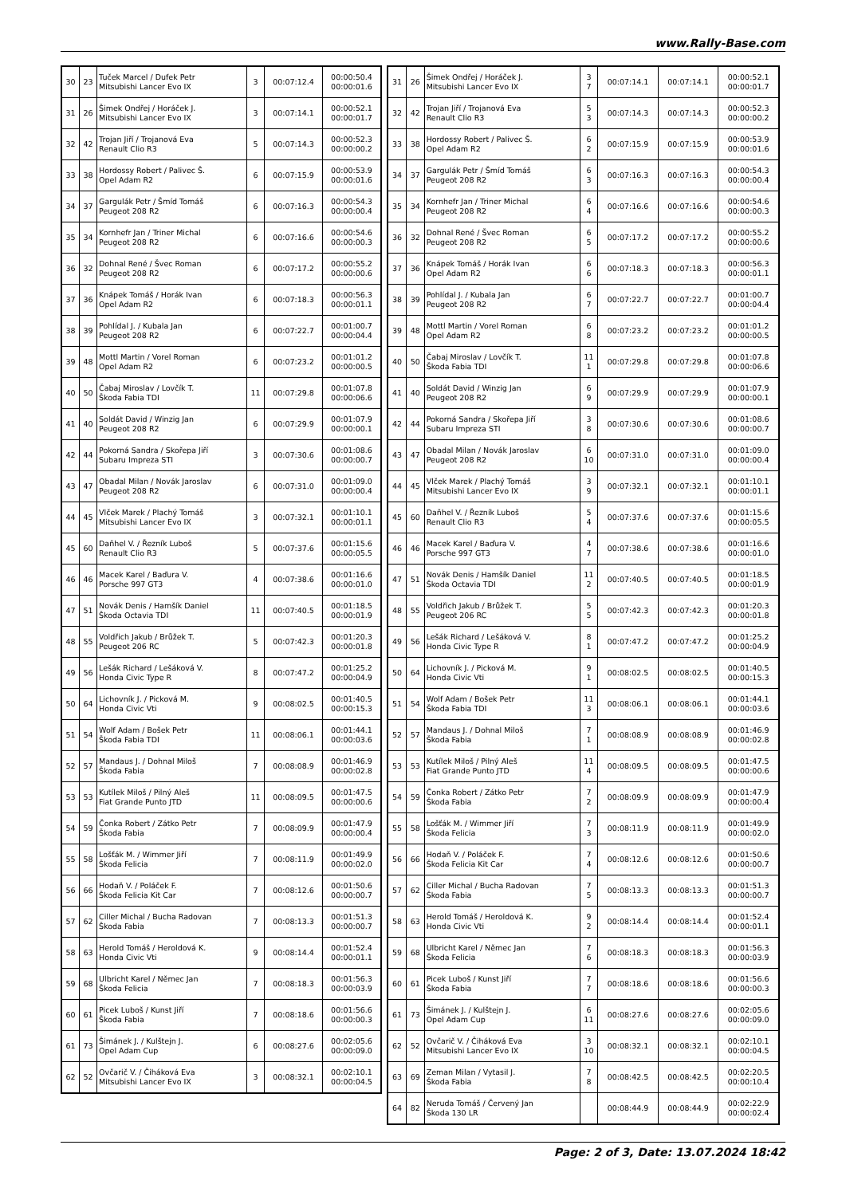www.Rally-Base.com
| 30 | 23 | Tuček Marcel / Dufek Petr Mitsubishi Lancer Evo IX | 3 | 00:07:12.4 | 00:00:50.4 00:00:01.6 |
| 31 | 26 | Šimek Ondřej / Horáček J. Mitsubishi Lancer Evo IX | 3 | 00:07:14.1 | 00:00:52.1 00:00:01.7 |
| 32 | 42 | Trojan Jiří / Trojanová Eva Renault Clio R3 | 5 | 00:07:14.3 | 00:00:52.3 00:00:00.2 |
| 33 | 38 | Hordossy Robert / Palivec Š. Opel Adam R2 | 6 | 00:07:15.9 | 00:00:53.9 00:00:01.6 |
| 34 | 37 | Gargulák Petr / Šmíd Tomáš Peugeot 208 R2 | 6 | 00:07:16.3 | 00:00:54.3 00:00:00.4 |
| 35 | 34 | Kornhefr Jan / Triner Michal Peugeot 208 R2 | 6 | 00:07:16.6 | 00:00:54.6 00:00:00.3 |
| 36 | 32 | Dohnal René / Švec Roman Peugeot 208 R2 | 6 | 00:07:17.2 | 00:00:55.2 00:00:00.6 |
| 37 | 36 | Knápek Tomáš / Horák Ivan Opel Adam R2 | 6 | 00:07:18.3 | 00:00:56.3 00:00:01.1 |
| 38 | 39 | Pohlídal J. / Kubala Jan Peugeot 208 R2 | 6 | 00:07:22.7 | 00:01:00.7 00:00:04.4 |
| 39 | 48 | Mottl Martin / Vorel Roman Opel Adam R2 | 6 | 00:07:23.2 | 00:01:01.2 00:00:00.5 |
| 40 | 50 | Čabaj Miroslav / Lovčík T. Škoda Fabia TDI | 11 | 00:07:29.8 | 00:01:07.8 00:00:06.6 |
| 41 | 40 | Soldát David / Winzig Jan Peugeot 208 R2 | 6 | 00:07:29.9 | 00:01:07.9 00:00:00.1 |
| 42 | 44 | Pokorná Sandra / Skořepa Jiří Subaru Impreza STI | 3 | 00:07:30.6 | 00:01:08.6 00:00:00.7 |
| 43 | 47 | Obadal Milan / Novák Jaroslav Peugeot 208 R2 | 6 | 00:07:31.0 | 00:01:09.0 00:00:00.4 |
| 44 | 45 | Vlček Marek / Plachý Tomáš Mitsubishi Lancer Evo IX | 3 | 00:07:32.1 | 00:01:10.1 00:00:01.1 |
| 45 | 60 | Daňhel V. / Řezník Luboš Renault Clio R3 | 5 | 00:07:37.6 | 00:01:15.6 00:00:05.5 |
| 46 | 46 | Macek Karel / Baďura V. Porsche 997 GT3 | 4 | 00:07:38.6 | 00:01:16.6 00:00:01.0 |
| 47 | 51 | Novák Denis / Hamšík Daniel Škoda Octavia TDI | 11 | 00:07:40.5 | 00:01:18.5 00:00:01.9 |
| 48 | 55 | Voldřich Jakub / Brůžek T. Peugeot 206 RC | 5 | 00:07:42.3 | 00:01:20.3 00:00:01.8 |
| 49 | 56 | Lešák Richard / Lešáková V. Honda Civic Type R | 8 | 00:07:47.2 | 00:01:25.2 00:00:04.9 |
| 50 | 64 | Lichovník J. / Picková M. Honda Civic Vti | 9 | 00:08:02.5 | 00:01:40.5 00:00:15.3 |
| 51 | 54 | Wolf Adam / Bošek Petr Škoda Fabia TDI | 11 | 00:08:06.1 | 00:01:44.1 00:00:03.6 |
| 52 | 57 | Mandaus J. / Dohnal Miloš Škoda Fabia | 7 | 00:08:08.9 | 00:01:46.9 00:00:02.8 |
| 53 | 53 | Kutílek Miloš / Pilný Aleš Fiat Grande Punto JTD | 11 | 00:08:09.5 | 00:01:47.5 00:00:00.6 |
| 54 | 59 | Čonka Robert / Zátko Petr Škoda Fabia | 7 | 00:08:09.9 | 00:01:47.9 00:00:00.4 |
| 55 | 58 | Lošťák M. / Wimmer Jiří Škoda Felicia | 7 | 00:08:11.9 | 00:01:49.9 00:00:02.0 |
| 56 | 66 | Hodaň V. / Poláček F. Škoda Felicia Kit Car | 7 | 00:08:12.6 | 00:01:50.6 00:00:00.7 |
| 57 | 62 | Ciller Michal / Bucha Radovan Škoda Fabia | 7 | 00:08:13.3 | 00:01:51.3 00:00:00.7 |
| 58 | 63 | Herold Tomáš / Heroldová K. Honda Civic Vti | 9 | 00:08:14.4 | 00:01:52.4 00:00:01.1 |
| 59 | 68 | Ulbricht Karel / Němec Jan Škoda Felicia | 7 | 00:08:18.3 | 00:01:56.3 00:00:03.9 |
| 60 | 61 | Picek Luboš / Kunst Jiří Škoda Fabia | 7 | 00:08:18.6 | 00:01:56.6 00:00:00.3 |
| 61 | 73 | Šimánek J. / Kulštejn J. Opel Adam Cup | 6 | 00:08:27.6 | 00:02:05.6 00:00:09.0 |
| 62 | 52 | Ovčarič V. / Čiháková Eva Mitsubishi Lancer Evo IX | 3 | 00:08:32.1 | 00:02:10.1 00:00:04.5 |
| 31 | 26 | Šimek Ondřej / Horáček J. Mitsubishi Lancer Evo IX | 3 7 | 00:07:14.1 | 00:07:14.1 | 00:00:52.1 00:00:01.7 |
| 32 | 42 | Trojan Jiří / Trojanová Eva Renault Clio R3 | 5 3 | 00:07:14.3 | 00:07:14.3 | 00:00:52.3 00:00:00.2 |
| 33 | 38 | Hordossy Robert / Palivec Š. Opel Adam R2 | 6 2 | 00:07:15.9 | 00:07:15.9 | 00:00:53.9 00:00:01.6 |
| 34 | 37 | Gargulák Petr / Šmíd Tomáš Peugeot 208 R2 | 6 3 | 00:07:16.3 | 00:07:16.3 | 00:00:54.3 00:00:00.4 |
| 35 | 34 | Kornhefr Jan / Triner Michal Peugeot 208 R2 | 6 4 | 00:07:16.6 | 00:07:16.6 | 00:00:54.6 00:00:00.3 |
| 36 | 32 | Dohnal René / Švec Roman Peugeot 208 R2 | 6 5 | 00:07:17.2 | 00:07:17.2 | 00:00:55.2 00:00:00.6 |
| 37 | 36 | Knápek Tomáš / Horák Ivan Opel Adam R2 | 6 6 | 00:07:18.3 | 00:07:18.3 | 00:00:56.3 00:00:01.1 |
| 38 | 39 | Pohlídal J. / Kubala Jan Peugeot 208 R2 | 6 7 | 00:07:22.7 | 00:07:22.7 | 00:01:00.7 00:00:04.4 |
| 39 | 48 | Mottl Martin / Vorel Roman Opel Adam R2 | 6 8 | 00:07:23.2 | 00:07:23.2 | 00:01:01.2 00:00:00.5 |
| 40 | 50 | Čabaj Miroslav / Lovčík T. Škoda Fabia TDI | 11 1 | 00:07:29.8 | 00:07:29.8 | 00:01:07.8 00:00:06.6 |
| 41 | 40 | Soldát David / Winzig Jan Peugeot 208 R2 | 6 9 | 00:07:29.9 | 00:07:29.9 | 00:01:07.9 00:00:00.1 |
| 42 | 44 | Pokorná Sandra / Skořepa Jiří Subaru Impreza STI | 3 8 | 00:07:30.6 | 00:07:30.6 | 00:01:08.6 00:00:00.7 |
| 43 | 47 | Obadal Milan / Novák Jaroslav Peugeot 208 R2 | 6 10 | 00:07:31.0 | 00:07:31.0 | 00:01:09.0 00:00:00.4 |
| 44 | 45 | Vlček Marek / Plachý Tomáš Mitsubishi Lancer Evo IX | 3 9 | 00:07:32.1 | 00:07:32.1 | 00:01:10.1 00:00:01.1 |
| 45 | 60 | Daňhel V. / Řezník Luboš Renault Clio R3 | 5 4 | 00:07:37.6 | 00:07:37.6 | 00:01:15.6 00:00:05.5 |
| 46 | 46 | Macek Karel / Baďura V. Porsche 997 GT3 | 4 7 | 00:07:38.6 | 00:07:38.6 | 00:01:16.6 00:00:01.0 |
| 47 | 51 | Novák Denis / Hamšík Daniel Škoda Octavia TDI | 11 2 | 00:07:40.5 | 00:07:40.5 | 00:01:18.5 00:00:01.9 |
| 48 | 55 | Voldřich Jakub / Brůžek T. Peugeot 206 RC | 5 5 | 00:07:42.3 | 00:07:42.3 | 00:01:20.3 00:00:01.8 |
| 49 | 56 | Lešák Richard / Lešáková V. Honda Civic Type R | 8 1 | 00:07:47.2 | 00:07:47.2 | 00:01:25.2 00:00:04.9 |
| 50 | 64 | Lichovník J. / Picková M. Honda Civic Vti | 9 1 | 00:08:02.5 | 00:08:02.5 | 00:01:40.5 00:00:15.3 |
| 51 | 54 | Wolf Adam / Bošek Petr Škoda Fabia TDI | 11 3 | 00:08:06.1 | 00:08:06.1 | 00:01:44.1 00:00:03.6 |
| 52 | 57 | Mandaus J. / Dohnal Miloš Škoda Fabia | 7 1 | 00:08:08.9 | 00:08:08.9 | 00:01:46.9 00:00:02.8 |
| 53 | 53 | Kutílek Miloš / Pilný Aleš Fiat Grande Punto JTD | 11 4 | 00:08:09.5 | 00:08:09.5 | 00:01:47.5 00:00:00.6 |
| 54 | 59 | Čonka Robert / Zátko Petr Škoda Fabia | 7 2 | 00:08:09.9 | 00:08:09.9 | 00:01:47.9 00:00:00.4 |
| 55 | 58 | Lošťák M. / Wimmer Jiří Škoda Felicia | 7 3 | 00:08:11.9 | 00:08:11.9 | 00:01:49.9 00:00:02.0 |
| 56 | 66 | Hodaň V. / Poláček F. Škoda Felicia Kit Car | 7 4 | 00:08:12.6 | 00:08:12.6 | 00:01:50.6 00:00:00.7 |
| 57 | 62 | Ciller Michal / Bucha Radovan Škoda Fabia | 7 5 | 00:08:13.3 | 00:08:13.3 | 00:01:51.3 00:00:00.7 |
| 58 | 63 | Herold Tomáš / Heroldová K. Honda Civic Vti | 9 2 | 00:08:14.4 | 00:08:14.4 | 00:01:52.4 00:00:01.1 |
| 59 | 68 | Ulbricht Karel / Němec Jan Škoda Felicia | 7 6 | 00:08:18.3 | 00:08:18.3 | 00:01:56.3 00:00:03.9 |
| 60 | 61 | Picek Luboš / Kunst Jiří Škoda Fabia | 7 7 | 00:08:18.6 | 00:08:18.6 | 00:01:56.6 00:00:00.3 |
| 61 | 73 | Šimánek J. / Kulštejn J. Opel Adam Cup | 6 11 | 00:08:27.6 | 00:08:27.6 | 00:02:05.6 00:00:09.0 |
| 62 | 52 | Ovčarič V. / Čiháková Eva Mitsubishi Lancer Evo IX | 3 10 | 00:08:32.1 | 00:08:32.1 | 00:02:10.1 00:00:04.5 |
| 63 | 69 | Zeman Milan / Vytasil J. Škoda Fabia | 7 8 | 00:08:42.5 | 00:08:42.5 | 00:02:20.5 00:00:10.4 |
| 64 | 82 | Neruda Tomáš / Červený Jan Škoda 130 LR | | 00:08:44.9 | 00:08:44.9 | 00:02:22.9 00:00:02.4 |
Page: 2 of 3, Date: 13.07.2024 18:42